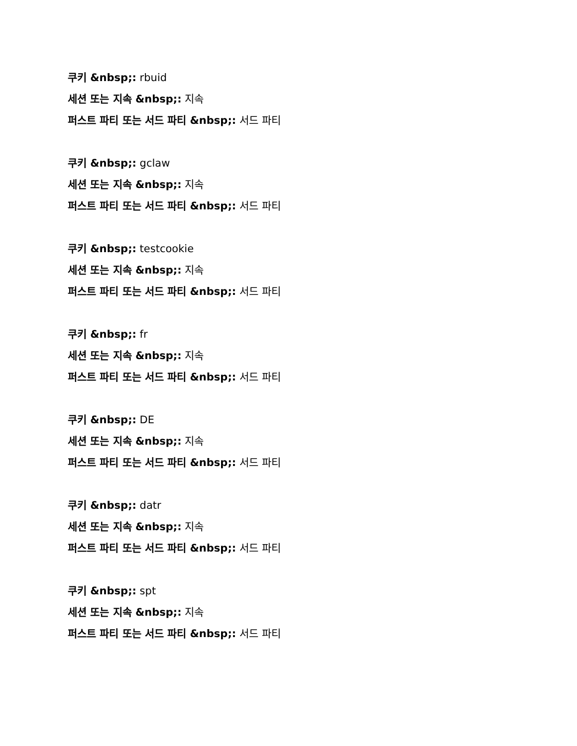쿠키 &nbsp;: rbuid
세션 또는 지속 &nbsp;: 지속
퍼스트 파티 또는 서드 파티 &nbsp;: 서드 파티
쿠키 &nbsp;: gclaw
세션 또는 지속 &nbsp;: 지속
퍼스트 파티 또는 서드 파티 &nbsp;: 서드 파티
쿠키 &nbsp;: testcookie
세션 또는 지속 &nbsp;: 지속
퍼스트 파티 또는 서드 파티 &nbsp;: 서드 파티
쿠키 &nbsp;: fr
세션 또는 지속 &nbsp;: 지속
퍼스트 파티 또는 서드 파티 &nbsp;: 서드 파티
쿠키 &nbsp;: DE
세션 또는 지속 &nbsp;: 지속
퍼스트 파티 또는 서드 파티 &nbsp;: 서드 파티
쿠키 &nbsp;: datr
세션 또는 지속 &nbsp;: 지속
퍼스트 파티 또는 서드 파티 &nbsp;: 서드 파티
쿠키 &nbsp;: spt
세션 또는 지속 &nbsp;: 지속
퍼스트 파티 또는 서드 파티 &nbsp;: 서드 파티